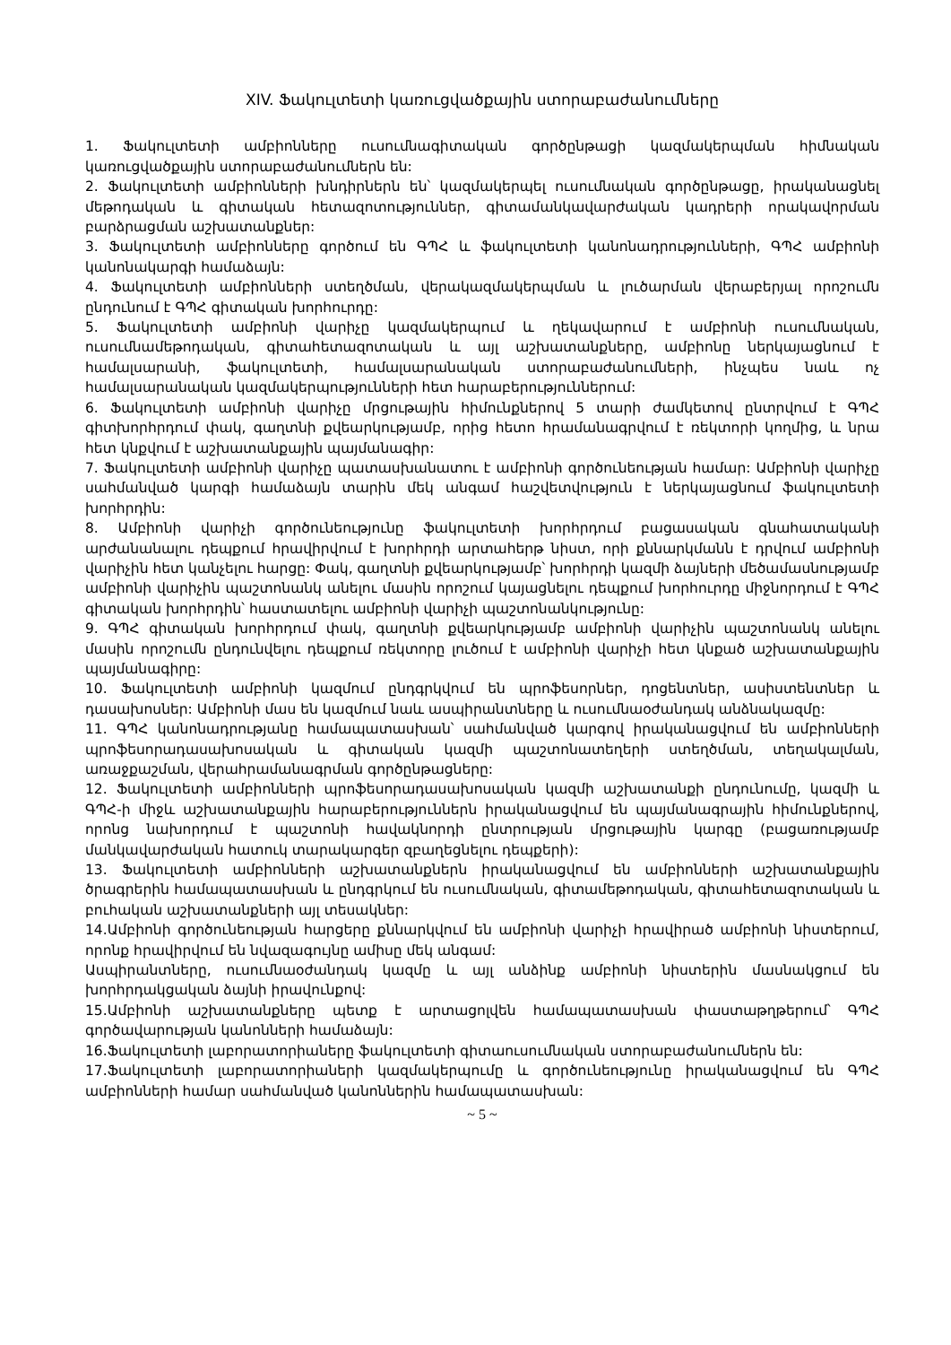XIV. Ֆակուլտետի կառուցվածքային ստորաբաժանումները
1. Ֆակուլտետի ամբիոնները ուսումնագիտական գործընթացի կազմակերպման հիմնական կառուցվածքային ստորաբաժանումներն են:
2. Ֆակուլտետի ամբիոնների խնդիրներն են՝ կազմակերպել ուսումնական գործընթացը, իրականացնել մեթոդական և գիտական հետազոտություններ, գիտամանկավարժական կադրերի որակավորման բարձրացման աշխատանքներ:
3. Ֆակուլտետի ամբիոնները գործում են ԳՊՀ և ֆակուլտետի կանոնադրությունների, ԳՊՀ ամբիոնի կանոնակարգի համաձայն:
4. Ֆակուլտետի ամբիոնների ստեղծման, վերակազմակերպման և լուծարման վերաբերյալ որոշումն ընդունում է ԳՊՀ գիտական խորհուրդը:
5. Ֆակուլտետի ամբիոնի վարիչը կազմակերպում և ղեկավարում է ամբիոնի ուսումնական, ուսումնամեթոդական, գիտահետազոտական և այլ աշխատանքները, ամբիոնը ներկայացնում է համալսարանի, ֆակուլտետի, համալսարանական ստորաբաժանումների, ինչպես նաև ոչ համալսարանական կազմակերպությունների հետ հարաբերություններում:
6. Ֆակուլտետի ամբիոնի վարիչը մրցութային հիմունքներով 5 տարի ժամկետով ընտրվում է ԳՊՀ գիտխորհրդում փակ, գաղտնի քվեարկությամբ, որից հետո հրամանագրվում է ռեկտորի կողմից, և նրա հետ կնքվում է աշխատանքային պայմանագիր:
7. Ֆակուլտետի ամբիոնի վարիչը պատասխանատու է ամբիոնի գործունեության համար: Ամբիոնի վարիչը սահմանված կարգի համաձայն տարին մեկ անգամ հաշվետվություն է ներկայացնում ֆակուլտետի խորհրդին:
8. Ամբիոնի վարիչի գործունեությունը ֆակուլտետի խորհրդում բացասական գնահատականի արժանանալու դեպքում հրավիրվում է խորհրդի արտահերթ նիստ, որի քննարկմանն է դրվում ամբիոնի վարիչին հետ կանչելու հարցը: Փակ, գաղտնի քվեարկությամբ՝ խորհրդի կազմի ձայների մեծամասնությամբ ամբիոնի վարիչին պաշտոնանկ անելու մասին որոշում կայացնելու դեպքում խորհուրդը միջնորդում է ԳՊՀ գիտական խորհրդին՝ հաստատելու ամբիոնի վարիչի պաշտոնանկությունը:
9. ԳՊՀ գիտական խորհրդում փակ, գաղտնի քվեարկությամբ ամբիոնի վարիչին պաշտոնանկ անելու մասին որոշումն ընդունվելու դեպքում ռեկտորը լուծում է ամբիոնի վարիչի հետ կնքած աշխատանքային պայմանագիրը:
10. Ֆակուլտետի ամբիոնի կազմում ընդգրկվում են պրոֆեսորներ, դոցենտներ, ասիստենտներ և դասախոսներ: Ամբիոնի մաս են կազմում նաև ասպիրանտները և ուսումնաօժանդակ անձնակազմը:
11. ԳՊՀ կանոնադրությանը համապատասխան՝ սահմանված կարգով իրականացվում են ամբիոնների պրոֆեսորադասախոսական և գիտական կազմի պաշտոնատեղերի ստեղծման, տեղակալման, առաջքաշման, վերահրամանագրման գործընթացները:
12. Ֆակուլտետի ամբիոնների պրոֆեսորադասախոսական կազմի աշխատանքի ընդունումը, կազմի և ԳՊՀ-ի միջև աշխատանքային հարաբերություններն իրականացվում են պայմանագրային հիմունքներով, որոնց նախորդում է պաշտոնի հավակնորդի ընտրության մրցութային կարգը (բացառությամբ մանկավարժական հատուկ տարակարգեր զբաղեցնելու դեպքերի):
13. Ֆակուլտետի ամբիոնների աշխատանքներն իրականացվում են ամբիոնների աշխատանքային ծրագրերին համապատասխան և ընդգրկում են ուսումնական, գիտամեթոդական, գիտահետազոտական և բուհական աշխատանքների այլ տեսակներ:
14.Ամբիոնի գործունեության հարցերը քննարկվում են ամբիոնի վարիչի հրավիրած ամբիոնի նիստերում, որոնք հրավիրվում են նվազագույնը ամիսը մեկ անգամ:
Ասպիրանտները, ուսումնաօժանդակ կազմը և այլ անձինք ամբիոնի նիստերին մասնակցում են խորհրդակցական ձայնի իրավունքով:
15.Ամբիոնի աշխատանքները պետք է արտացոլվեն համապատասխան փաստաթղթերում՝ ԳՊՀ գործավարության կանոնների համաձայն:
16.Ֆակուլտետի լաբորատորիաները ֆակուլտետի գիտաուսումնական ստորաբաժանումներն են:
17.Ֆակուլտետի լաբորատորիաների կազմակերպումը և գործունեությունը իրականացվում են ԳՊՀ ամբիոնների համար սահմանված կանոններին համապատասխան:
~ 5 ~